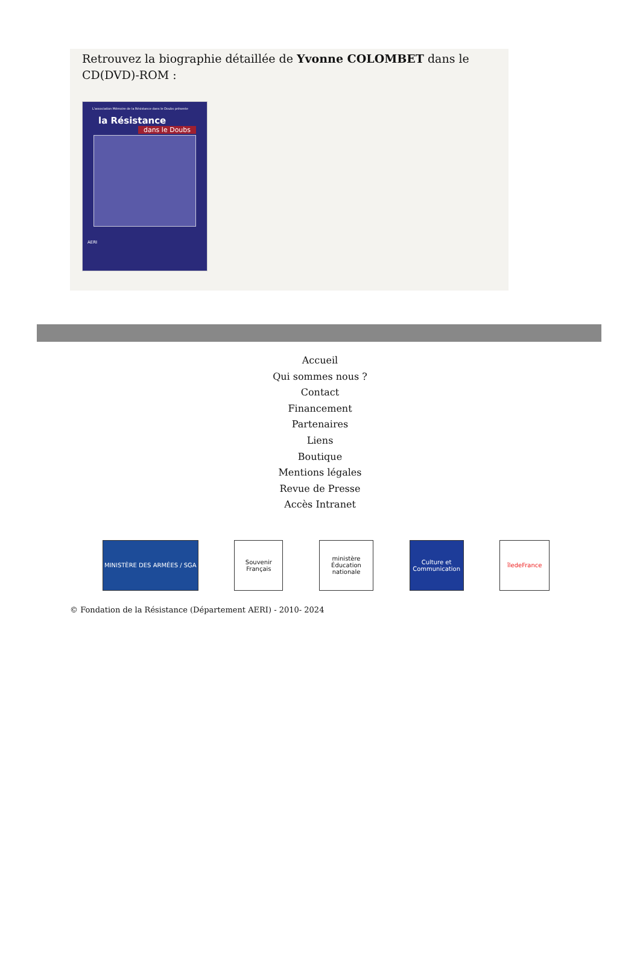Retrouvez la biographie détaillée de Yvonne COLOMBET dans le CD(DVD)-ROM :
L'association Mémoire de la Résistance dans le Doubs présente
la Résistance
dans le Doubs
AERI
Accueil
Qui sommes nous ?
Contact
Financement
Partenaires
Liens
Boutique
Mentions légales
Revue de Presse
Accès Intranet
MINISTÈRE DES ARMÉES / SGA Souvenir Français
ministère Éducation nationale
Culture et Communication
îledeFrance
© Fondation de la Résistance (Département AERI) - 2010- 2024